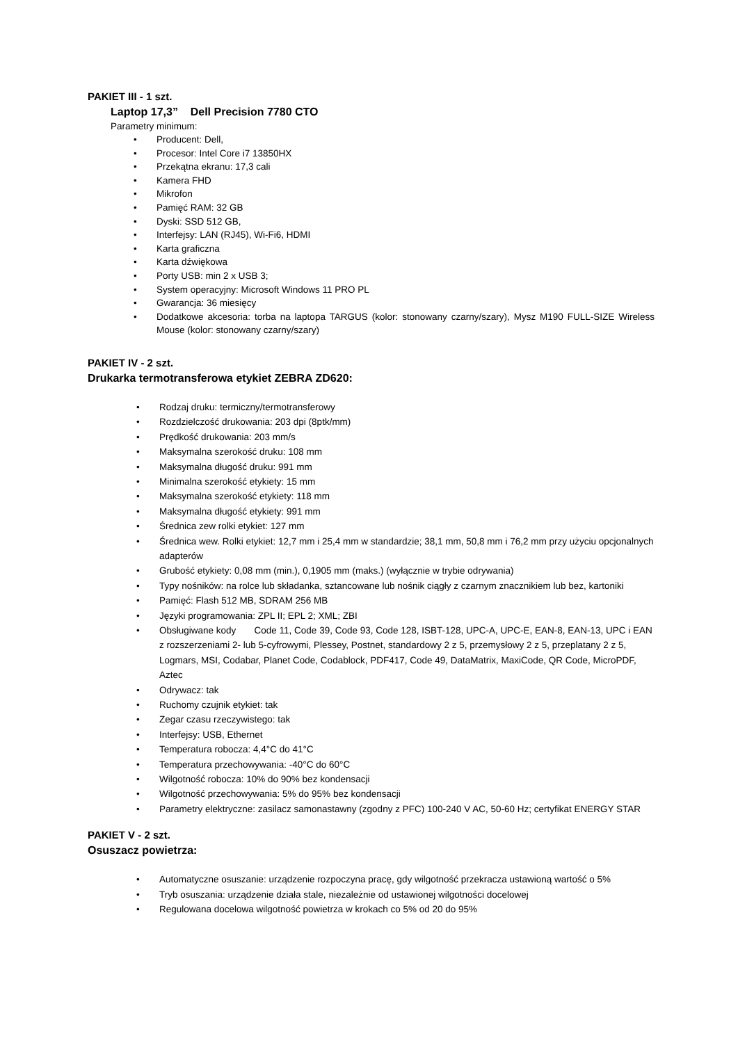PAKIET III - 1 szt.
Laptop 17,3” Dell Precision 7780 CTO
Parametry minimum:
• Producent: Dell,
• Procesor: Intel Core i7 13850HX
• Przekątna ekranu: 17,3 cali
• Kamera FHD
• Mikrofon
• Pamięć RAM: 32 GB
• Dyski: SSD 512 GB,
• Interfejsy: LAN (RJ45), Wi-Fi6, HDMI
• Karta graficzna
• Karta dźwiękowa
• Porty USB: min 2 x USB 3;
• System operacyjny: Microsoft Windows 11 PRO PL
• Gwarancja: 36 miesięcy
• Dodatkowe akcesoria: torba na laptopa TARGUS (kolor: stonowany czarny/szary), Mysz M190 FULL-SIZE Wireless Mouse (kolor: stonowany czarny/szary)
PAKIET IV - 2 szt.
Drukarka termotransferowa etykiet ZEBRA ZD620:
• Rodzaj druku: termiczny/termotransferowy
• Rozdzielczość drukowania: 203 dpi (8ptk/mm)
• Prędkość drukowania: 203 mm/s
• Maksymalna szerokość druku: 108 mm
• Maksymalna długość druku: 991 mm
• Minimalna szerokość etykiety: 15 mm
• Maksymalna szerokość etykiety: 118 mm
• Maksymalna długość etykiety: 991 mm
• Średnica zew rolki etykiet: 127 mm
• Średnica wew. Rolki etykiet: 12,7 mm i 25,4 mm w standardzie; 38,1 mm, 50,8 mm i 76,2 mm przy użyciu opcjonalnych adapterów
• Grubość etykiety: 0,08 mm (min.), 0,1905 mm (maks.) (wyłącznie w trybie odrywania)
• Typy nośników: na rolce lub składanka, sztancowane lub nośnik ciągły z czarnym znacznikiem lub bez, kartoniki
• Pamięć: Flash 512 MB, SDRAM 256 MB
• Języki programowania: ZPL II; EPL 2; XML; ZBI
• Obsługiwane kody Code 11, Code 39, Code 93, Code 128, ISBT-128, UPC-A, UPC-E, EAN-8, EAN-13, UPC i EAN z rozszerzeniami 2- lub 5-cyfrowymi, Plessey, Postnet, standardowy 2 z 5, przemysłowy 2 z 5, przeplatany 2 z 5, Logmars, MSI, Codabar, Planet Code, Codablock, PDF417, Code 49, DataMatrix, MaxiCode, QR Code, MicroPDF, Aztec
• Odrywacz: tak
• Ruchomy czujnik etykiet: tak
• Zegar czasu rzeczywistego: tak
• Interfejsy: USB, Ethernet
• Temperatura robocza: 4,4°C do 41°C
• Temperatura przechowywania: -40°C do 60°C
• Wilgotność robocza: 10% do 90% bez kondensacji
• Wilgotność przechowywania: 5% do 95% bez kondensacji
• Parametry elektryczne: zasilacz samonastawny (zgodny z PFC) 100-240 V AC, 50-60 Hz; certyfikat ENERGY STAR
PAKIET V - 2 szt.
Osuszacz powietrza:
• Automatyczne osuszanie: urządzenie rozpoczyna pracę, gdy wilgotność przekracza ustawioną wartość o 5%
• Tryb osuszania: urządzenie działa stale, niezależnie od ustawionej wilgotności docelowej
• Regulowana docelowa wilgotność powietrza w krokach co 5% od 20 do 95%